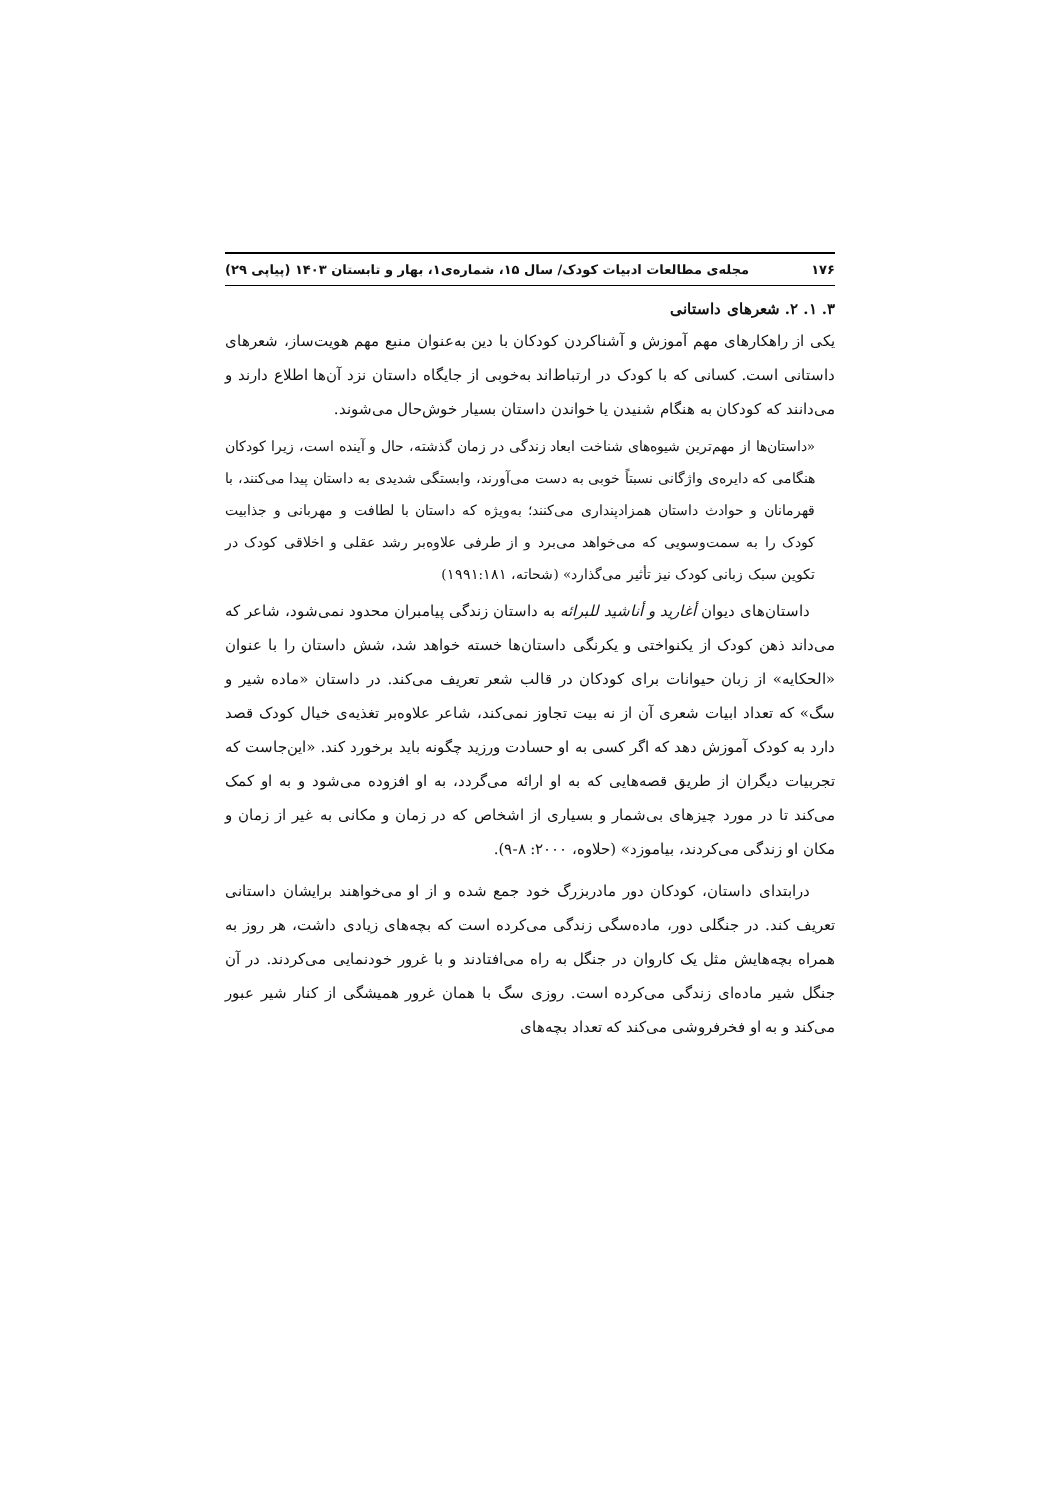۱۷۶ مجله‌ی مطالعات ادبیات کودک/ سال ۱۵، شماره‌ی۱، بهار و تابستان ۱۴۰۳ (پیاپی ۲۹)
۳. ۱. ۲. شعرهای داستانی
یکی از راهکارهای مهم آموزش و آشناکردن کودکان با دین به‌عنوان منبع مهم هویت‌ساز، شعرهای داستانی است. کسانی که با کودک در ارتباط‌اند به‌خوبی از جایگاه داستان نزد آن‌ها اطلاع دارند و می‌دانند که کودکان به هنگام شنیدن یا خواندن داستان بسیار خوش‌حال می‌شوند.
«داستان‌ها از مهم‌ترین شیوه‌های شناخت ابعاد زندگی در زمان گذشته، حال و آینده است، زیرا کودکان هنگامی که دایره‌ی واژگانی نسبتاً خوبی به دست می‌آورند، وابستگی شدیدی به داستان پیدا می‌کنند، با قهرمانان و حوادث داستان همزادپنداری می‌کنند؛ به‌ویژه که داستان با لطافت و مهربانی و جذابیت کودک را به سمت‌وسویی که می‌خواهد می‌برد و از طرفی علاوه‌بر رشد عقلی و اخلاقی کودک در تکوین سبک زبانی کودک نیز تأثیر می‌گذارد» (شحاته، ۱۹۹۱:۱۸۱)
داستان‌های دیوان أغارید و أناشید للبرائه به داستان زندگی پیامبران محدود نمی‌شود، شاعر که می‌داند ذهن کودک از یکنواختی و یکرنگی داستان‌ها خسته خواهد شد، شش داستان را با عنوان «الحکایه» از زبان حیوانات برای کودکان در قالب شعر تعریف می‌کند. در داستان «ماده شیر و سگ» که تعداد ابیات شعری آن از نه بیت تجاوز نمی‌کند، شاعر علاوه‌بر تغذیه‌ی خیال کودک قصد دارد به کودک آموزش دهد که اگر کسی به او حسادت ورزید چگونه باید برخورد کند. «این‌جاست که تجربیات دیگران از طریق قصه‌هایی که به او ارائه می‌گردد، به او افزوده می‌شود و به او کمک می‌کند تا در مورد چیزهای بی‌شمار و بسیاری از اشخاص که در زمان و مکانی به غیر از زمان و مکان او زندگی می‌کردند، بیاموزد» (حلاوه، ۲۰۰۰: ۸-۹).
درابتدای داستان، کودکان دور مادربزرگ خود جمع شده و از او می‌خواهند برایشان داستانی تعریف کند. در جنگلی دور، ماده‌سگی زندگی می‌کرده است که بچه‌های زیادی داشت، هر روز به همراه بچه‌هایش مثل یک کاروان در جنگل به راه می‌افتادند و با غرور خودنمایی می‌کردند. در آن جنگل شیر ماده‌ای زندگی می‌کرده است. روزی سگ با همان غرور همیشگی از کنار شیر عبور می‌کند و به او فخرفروشی می‌کند که تعداد بچه‌های